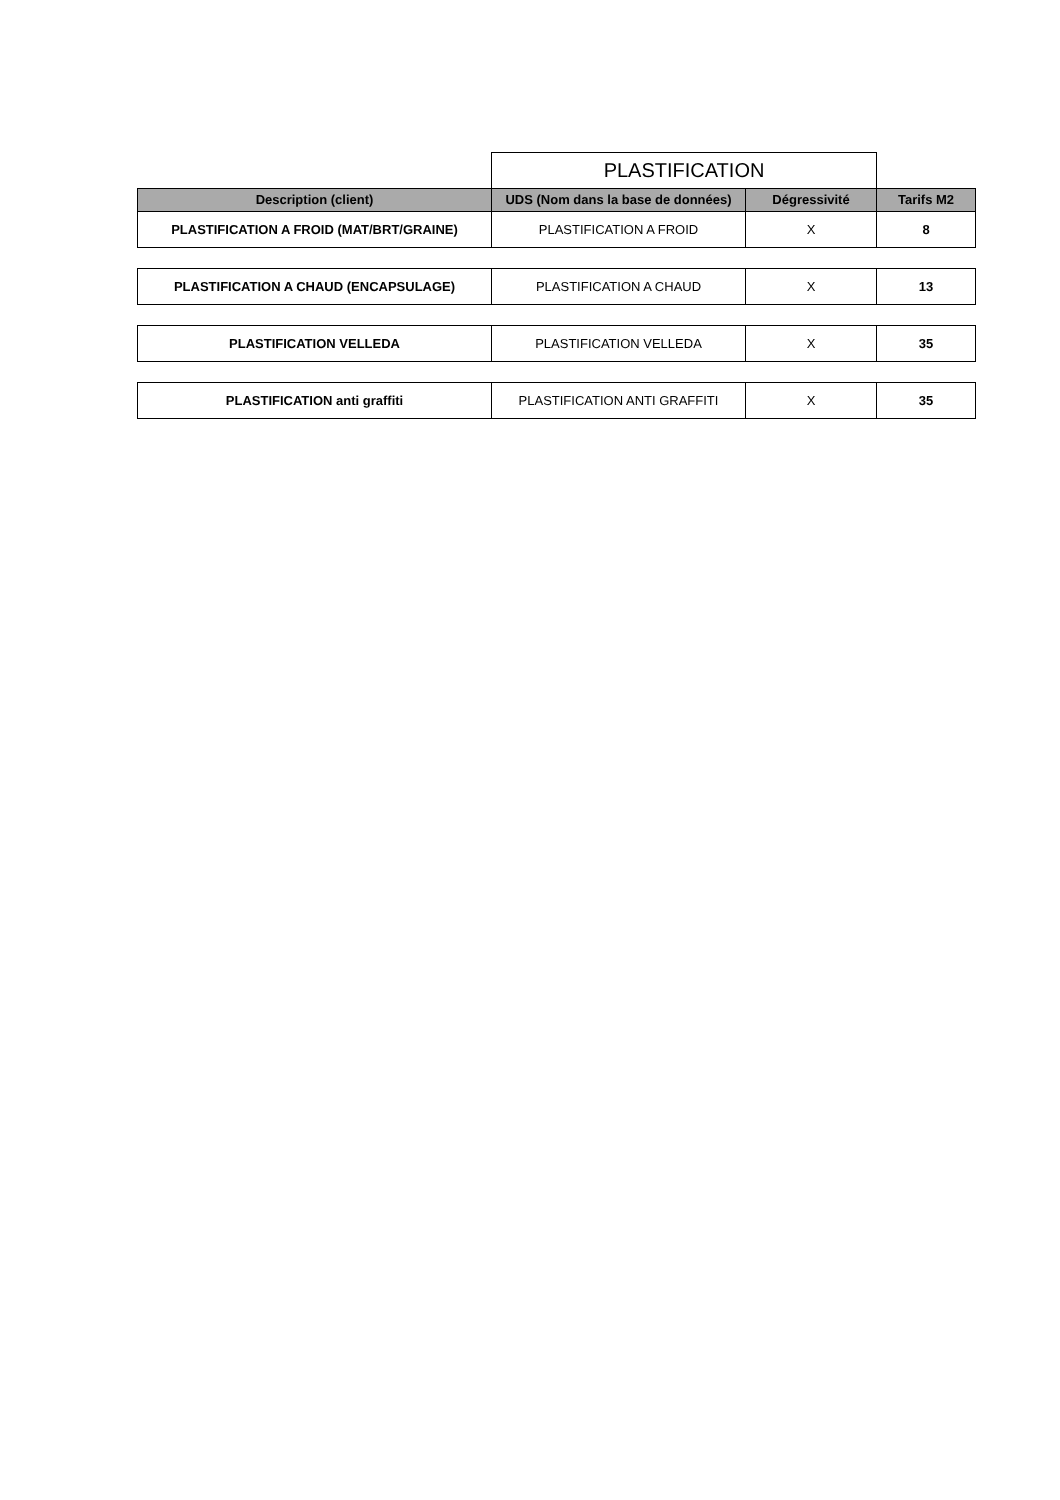| | PLASTIFICATION | | |
| Description (client) | UDS (Nom dans la base de données) | Dégressivité | Tarifs M2 |
| PLASTIFICATION A FROID (MAT/BRT/GRAINE) | PLASTIFICATION A FROID | X | 8 |
| PLASTIFICATION A CHAUD (ENCAPSULAGE) | PLASTIFICATION A CHAUD | X | 13 |
| PLASTIFICATION VELLEDA | PLASTIFICATION VELLEDA | X | 35 |
| PLASTIFICATION anti graffiti | PLASTIFICATION ANTI GRAFFITI | X | 35 |